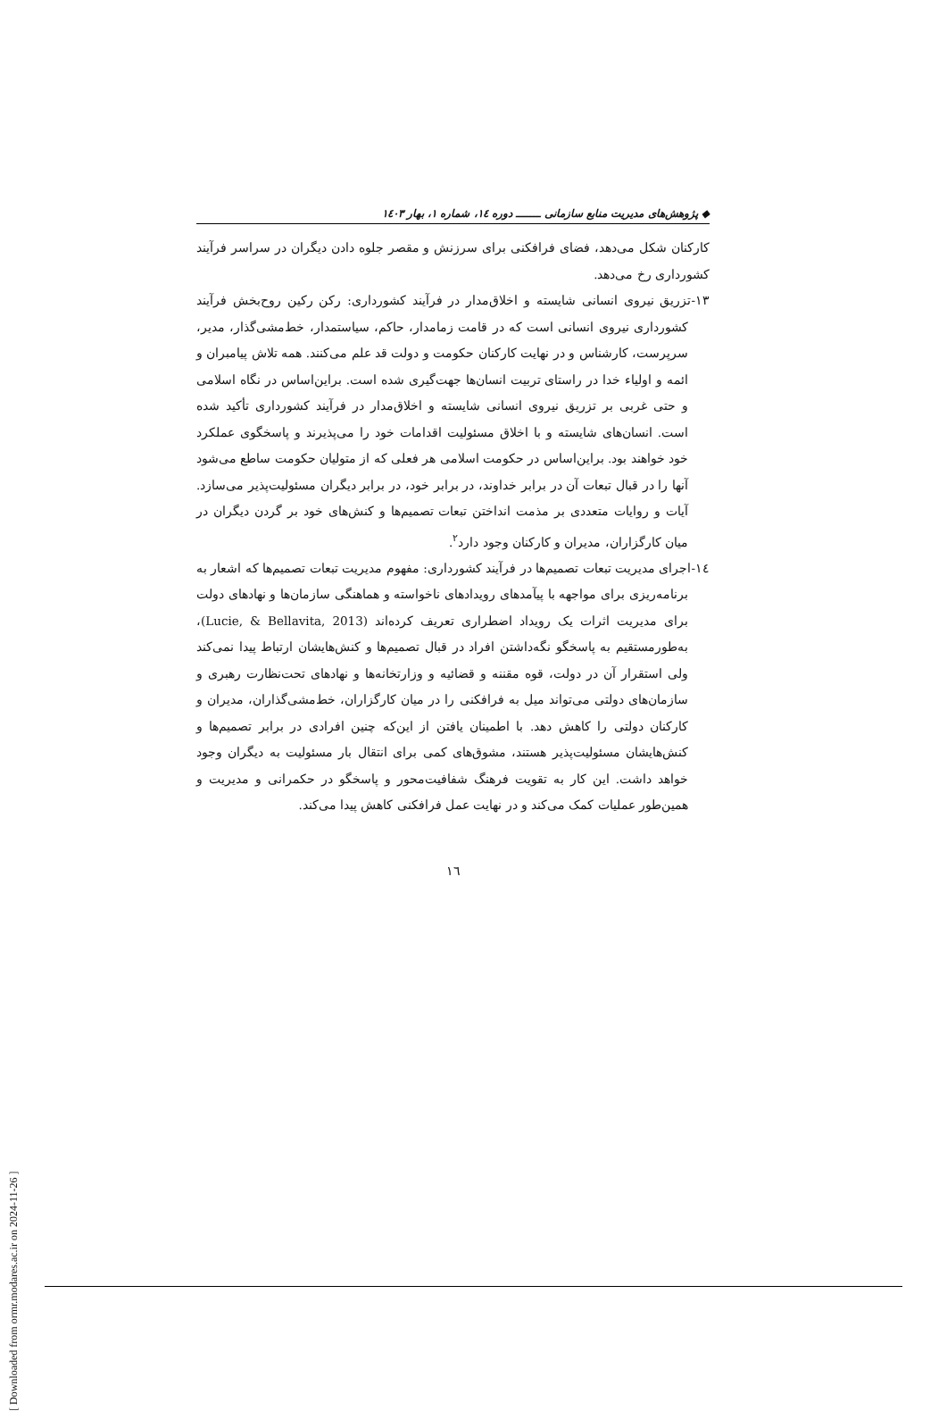◆ پژوهش‌های مدیریت منابع سازمانی ـــــــ دوره ۱٤، شماره ۱، بهار ۱٤۰۳
کارکنان شکل می‌دهد، فضای فرافکنی برای سرزنش و مقصر جلوه دادن دیگران در سراسر فرآیند کشورداری رخ می‌دهد.
۱۳-تزریق نیروی انسانی شایسته و اخلاق‌مدار در فرآیند کشورداری: رکن رکین روح‌بخش فرآیند کشورداری نیروی انسانی است که در قامت زمامدار، حاکم، سیاستمدار، خط‌مشی‌گذار، مدیر، سرپرست، کارشناس و در نهایت کارکنان حکومت و دولت قد علم می‌کنند. همه تلاش پیامبران و ائمه و اولیاء خدا در راستای تربیت انسان‌ها جهت‌گیری شده است. براین‌اساس در نگاه اسلامی و حتی غربی بر تزریق نیروی انسانی شایسته و اخلاق‌مدار در فرآیند کشورداری تأکید شده است. انسان‌های شایسته و با اخلاق مسئولیت اقدامات خود را می‌پذیرند و پاسخگوی عملکرد خود خواهند بود. براین‌اساس در حکومت اسلامی هر فعلی که از متولیان حکومت ساطع می‌شود آنها را در قبال تبعات آن در برابر خداوند، در برابر خود، در برابر دیگران مسئولیت‌پذیر می‌سازد. آیات و روایات متعددی بر مذمت انداختن تبعات تصمیم‌ها و کنش‌های خود بر گردن دیگران در میان کارگزاران، مدیران و کارکنان وجود دارد<sup>۲</sup>.
۱٤-اجرای مدیریت تبعات تصمیم‌ها در فرآیند کشورداری: مفهوم مدیریت تبعات تصمیم‌ها که اشعار به برنامه‌ریزی برای مواجهه با پیآمدهای رویدادهای ناخواسته و هماهنگی سازمان‌ها و نهادهای دولت برای مدیریت اثرات یک رویداد اضطراری تعریف کرده‌اند (Lucie, & Bellavita, 2013)، به‌طورمستقیم به پاسخگو نگه‌داشتن افراد در قبال تصمیم‌ها و کنش‌هایشان ارتباط پیدا نمی‌کند ولی استقرار آن در دولت، قوه مقننه و قضائیه و وزارتخانه‌ها و نهادهای تحت‌نظارت رهبری و سازمان‌های دولتی می‌تواند میل به فرافکنی را در میان کارگزاران، خط‌مشی‌گذاران، مدیران و کارکنان دولتی را کاهش دهد. با اطمینان یافتن از این‌که چنین افرادی در برابر تصمیم‌ها و کنش‌هایشان مسئولیت‌پذیر هستند، مشوق‌های کمی برای انتقال بار مسئولیت به دیگران وجود خواهد داشت. این کار به تقویت فرهنگ شفافیت‌محور و پاسخگو در حکمرانی و مدیریت و همین‌طور عملیات کمک می‌کند و در نهایت عمل فرافکنی کاهش پیدا می‌کند.
۱٦
[ Downloaded from ormr.modares.ac.ir on 2024-11-26 ]